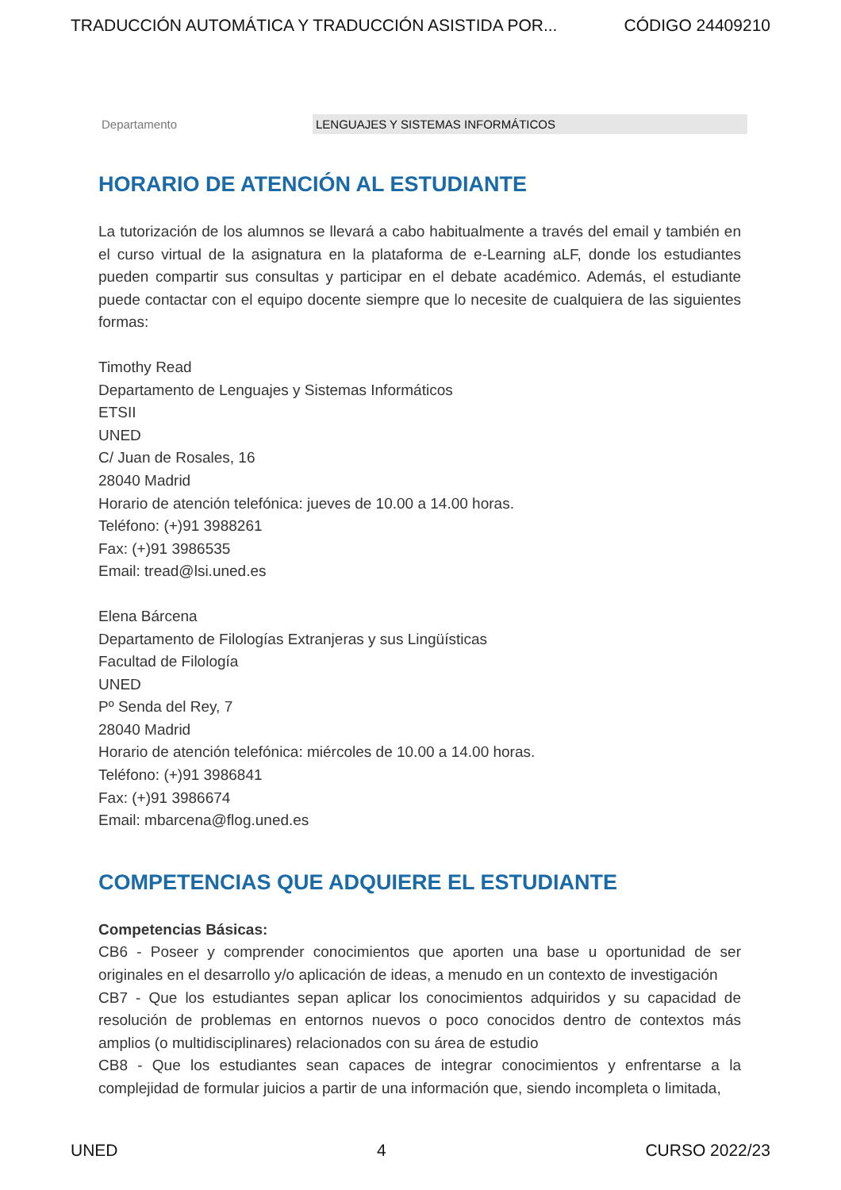TRADUCCIÓN AUTOMÁTICA Y TRADUCCIÓN ASISTIDA POR... CÓDIGO 24409210
Departamento LENGUAJES Y SISTEMAS INFORMÁTICOS
HORARIO DE ATENCIÓN AL ESTUDIANTE
La tutorización de los alumnos se llevará a cabo habitualmente a través del email y también en el curso virtual de la asignatura en la plataforma de e-Learning aLF, donde los estudiantes pueden compartir sus consultas y participar en el debate académico. Además, el estudiante puede contactar con el equipo docente siempre que lo necesite de cualquiera de las siguientes formas:
Timothy Read
Departamento de Lenguajes y Sistemas Informáticos
ETSII
UNED
C/ Juan de Rosales, 16
28040 Madrid
Horario de atención telefónica: jueves de 10.00 a 14.00 horas.
Teléfono: (+)91 3988261
Fax: (+)91 3986535
Email: tread@lsi.uned.es
Elena Bárcena
Departamento de Filologías Extranjeras y sus Lingüísticas
Facultad de Filología
UNED
Pº Senda del Rey, 7
28040 Madrid
Horario de atención telefónica: miércoles de 10.00 a 14.00 horas.
Teléfono: (+)91 3986841
Fax: (+)91 3986674
Email: mbarcena@flog.uned.es
COMPETENCIAS QUE ADQUIERE EL ESTUDIANTE
Competencias Básicas:
CB6 - Poseer y comprender conocimientos que aporten una base u oportunidad de ser originales en el desarrollo y/o aplicación de ideas, a menudo en un contexto de investigación
CB7 - Que los estudiantes sepan aplicar los conocimientos adquiridos y su capacidad de resolución de problemas en entornos nuevos o poco conocidos dentro de contextos más amplios (o multidisciplinares) relacionados con su área de estudio
CB8 - Que los estudiantes sean capaces de integrar conocimientos y enfrentarse a la complejidad de formular juicios a partir de una información que, siendo incompleta o limitada,
UNED 4 CURSO 2022/23